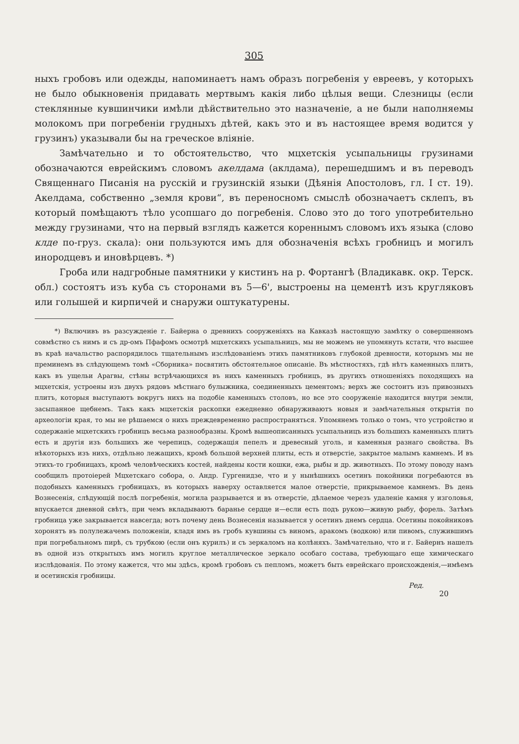305
ныхъ гробовъ или одежды, напоминаетъ намъ образъ погребенія у евреевъ, у которыхъ не было обыкновенія придавать мертвымъ какія либо цѣлыя вещи. Слезницы (если стеклянные кувшинчики имѣли дѣйствительно это назначеніе, а не были наполняемы молокомъ при погребеніи грудныхъ дѣтей, какъ это и въ настоящее время водится у грузинъ) указывали бы на греческое вліяніе.
Замѣчательно и то обстоятельство, что мцхетскія усыпальницы грузинами обозначаются еврейскимъ словомъ акелдама (аклдама), перешедшимъ и въ переводъ Священнаго Писанія на русскій и грузинскій языки (Дѣянія Апостоловъ, гл. I ст. 19). Акелдама, собственно „земля крови“, въ переносномъ смыслѣ обозначаетъ склепъ, въ который помѣщаютъ тѣло усопшаго до погребенія. Слово это до того употребительно между грузинами, что на первый взглядъ кажется кореннымъ словомъ ихъ языка (слово клде по-груз. скала): они пользуются имъ для обозначенія всѣхъ гробницъ и могилъ инородцевъ и иновѣрцевъ. *)
Гроба или надгробные памятники у кистинъ на р. Фортангѣ (Владикавк. окр. Терск. обл.) состоятъ изъ куба съ сторонами въ 5—6', выстроены на цементѣ изъ кругляковъ или голышей и кирпичей и снаружи оштукатурены.
*) Включивъ въ разсужденіе г. Байерна о древнихъ сооруженіяхъ на Кавказѣ настоящую замѣтку о совершенномъ совмѣстно съ нимъ и съ др-омъ Пфафомъ осмотрѣ мцхетскихъ усыпальницъ, мы не можемъ не упомянуть кстати, что высшее въ краѣ начальство распорядилось тщательнымъ изслѣдованіемъ этихъ памятниковъ глубокой древности, которымъ мы не преминемъ въ слѣдующемъ томѣ «Сборника» посвятить обстоятельное описаніе. Въ мѣстностяхъ, гдѣ нѣтъ каменныхъ плитъ, какъ въ ущельи Арагвы, стѣны встрѣчающихся въ нихъ каменныхъ гробницъ, въ другихъ отношеніяхъ походящихъ на мцхетскія, устроены изъ двухъ рядовъ мѣстнаго булыжника, соединенныхъ цементомъ; верхъ же состоитъ изъ привозныхъ плитъ, которыя выступаютъ вокругъ нихъ на подобіе каменныхъ столовъ, но все это сооруженіе находится внутри земли, засыпанное щебнемъ. Такъ какъ мцхетскія раскопки ежедневно обнаруживаютъ новыя и замѣчательныя открытія по археологіи края, то мы не рѣшаемся о нихъ преждевременно распространяться. Упомянемъ только о томъ, что устройство и содержаніе мцхетскихъ гробницъ весьма разнообразны. Кромѣ вышеописанныхъ усыпальницъ изъ большихъ каменныхъ плитъ есть и другія изъ большихъ же черепицъ, содержащія пепелъ и древесный уголь, и каменныя разнаго свойства. Въ нѣкоторыхъ изъ нихъ, отдѣльно лежащихъ, кромѣ большой верхней плиты, есть и отверстіе, закрытое малымъ камнемъ. И въ этихъ-то гробницахъ, кромѣ человѣческихъ костей, найдены кости кошки, ежа, рыбы и др. животныхъ. По этому поводу намъ сообщилъ протоіерей Мцхетскаго собора, о. Андр. Гургенидзе, что и у нынѣшнихъ осетинъ покойники погребаются въ подобныхъ каменныхъ гробницахъ, въ которыхъ наверху оставляется малое отверстіе, прикрываемое камнемъ. Въ день Вознесенія, слѣдующій послѣ погребенія, могила разрывается и въ отверстіе, дѣлаемое черезъ удаленіе камня у изголовья, впускается дневной свѣтъ, при чемъ вкладываютъ баранье сердце и—если есть подъ рукою—живую рыбу, форель. Затѣмъ гробница уже закрывается навсегда; вотъ почему день Вознесенія называется у осетинъ днемъ сердца. Осетины покойниковъ хоронятъ въ полулежачемъ положеніи, кладя имъ въ гробъ кувшины съ виномъ, аракомъ (водкою) или пивомъ, служившимъ при погребальномъ пирѣ, съ трубкою (если онъ курилъ) и съ зеркаломъ на колѣняхъ. Замѣчательно, что и г. Байернъ нашелъ въ одной изъ открытыхъ имъ могилъ круглое металлическое зеркало особаго состава, требующаго еще химическаго изслѣдованія. По этому кажется, что мы здѣсь, кромѣ гробовъ съ пепломъ, можетъ быть еврейскаго происхожденія,—имѣемъ и осетинскія гробницы.
Ред.
20